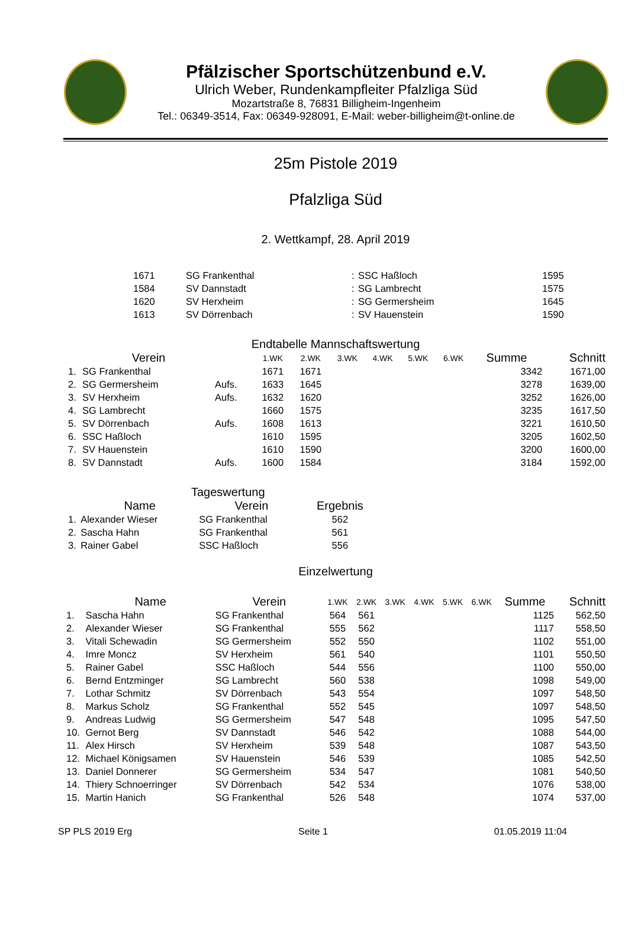Pfälzischer Sportschützenbund e.V.
Ulrich Weber, Rundenkampfleiter Pfalzliga Süd
Mozartstraße 8, 76831 Billigheim-Ingenheim
Tel.: 06349-3514, Fax: 06349-928091, E-Mail: weber-billigheim@t-online.de
25m Pistole 2019
Pfalzliga Süd
2. Wettkampf, 28. April 2019
| 1671 | SG Frankenthal | : | SSC Haßloch | 1595 |
| 1584 | SV Dannstadt | : | SG Lambrecht | 1575 |
| 1620 | SV Herxheim | : | SG Germersheim | 1645 |
| 1613 | SV Dörrenbach | : | SV Hauenstein | 1590 |
Endtabelle Mannschaftswertung
| | Verein | | 1.WK | 2.WK | 3.WK | 4.WK | 5.WK | 6.WK | Summe | Schnitt |
| --- | --- | --- | --- | --- | --- | --- | --- | --- | --- | --- |
| 1. | SG Frankenthal | | 1671 | 1671 | | | | | 3342 | 1671,00 |
| 2. | SG Germersheim | Aufs. | 1633 | 1645 | | | | | 3278 | 1639,00 |
| 3. | SV Herxheim | Aufs. | 1632 | 1620 | | | | | 3252 | 1626,00 |
| 4. | SG Lambrecht | | 1660 | 1575 | | | | | 3235 | 1617,50 |
| 5. | SV Dörrenbach | Aufs. | 1608 | 1613 | | | | | 3221 | 1610,50 |
| 6. | SSC Haßloch | | 1610 | 1595 | | | | | 3205 | 1602,50 |
| 7. | SV Hauenstein | | 1610 | 1590 | | | | | 3200 | 1600,00 |
| 8. | SV Dannstadt | Aufs. | 1600 | 1584 | | | | | 3184 | 1592,00 |
Tageswertung
| | Name | Verein | Ergebnis |
| --- | --- | --- | --- |
| 1. | Alexander Wieser | SG Frankenthal | 562 |
| 2. | Sascha Hahn | SG Frankenthal | 561 |
| 3. | Rainer Gabel | SSC Haßloch | 556 |
Einzelwertung
| | Name | Verein | 1.WK | 2.WK | 3.WK | 4.WK | 5.WK | 6.WK | Summe | Schnitt |
| --- | --- | --- | --- | --- | --- | --- | --- | --- | --- | --- |
| 1. | Sascha Hahn | SG Frankenthal | 564 | 561 | | | | | 1125 | 562,50 |
| 2. | Alexander Wieser | SG Frankenthal | 555 | 562 | | | | | 1117 | 558,50 |
| 3. | Vitali Schewadin | SG Germersheim | 552 | 550 | | | | | 1102 | 551,00 |
| 4. | Imre Moncz | SV Herxheim | 561 | 540 | | | | | 1101 | 550,50 |
| 5. | Rainer Gabel | SSC Haßloch | 544 | 556 | | | | | 1100 | 550,00 |
| 6. | Bernd Entzminger | SG Lambrecht | 560 | 538 | | | | | 1098 | 549,00 |
| 7. | Lothar Schmitz | SV Dörrenbach | 543 | 554 | | | | | 1097 | 548,50 |
| 8. | Markus Scholz | SG Frankenthal | 552 | 545 | | | | | 1097 | 548,50 |
| 9. | Andreas Ludwig | SG Germersheim | 547 | 548 | | | | | 1095 | 547,50 |
| 10. | Gernot Berg | SV Dannstadt | 546 | 542 | | | | | 1088 | 544,00 |
| 11. | Alex Hirsch | SV Herxheim | 539 | 548 | | | | | 1087 | 543,50 |
| 12. | Michael Königsamen | SV Hauenstein | 546 | 539 | | | | | 1085 | 542,50 |
| 13. | Daniel Donnerer | SG Germersheim | 534 | 547 | | | | | 1081 | 540,50 |
| 14. | Thiery Schnoerringer | SV Dörrenbach | 542 | 534 | | | | | 1076 | 538,00 |
| 15. | Martin Hanich | SG Frankenthal | 526 | 548 | | | | | 1074 | 537,00 |
SP PLS 2019 Erg Seite 1 01.05.2019 11:04